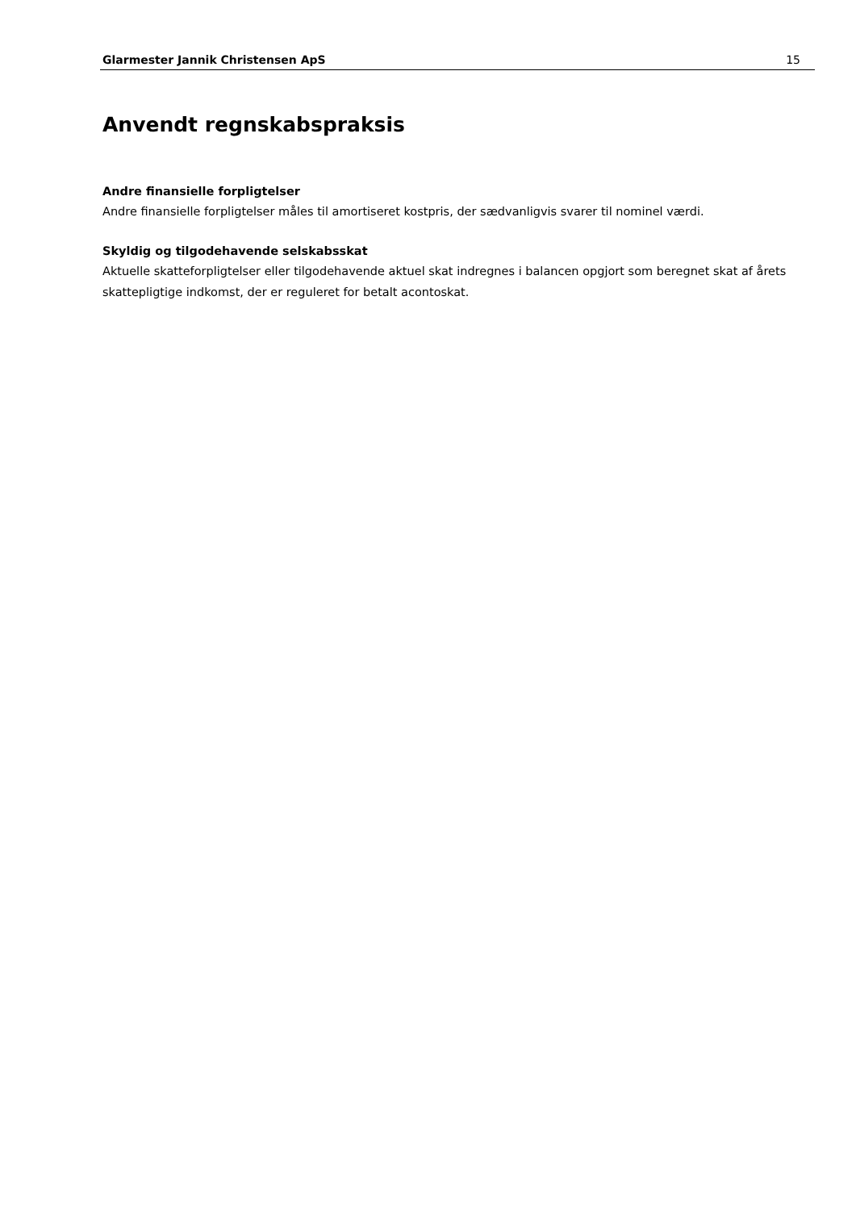Glarmester Jannik Christensen ApS 15
Anvendt regnskabspraksis
Andre finansielle forpligtelser
Andre finansielle forpligtelser måles til amortiseret kostpris, der sædvanligvis svarer til nominel værdi.
Skyldig og tilgodehavende selskabsskat
Aktuelle skatteforpligtelser eller tilgodehavende aktuel skat indregnes i balancen opgjort som beregnet skat af årets skattepligtige indkomst, der er reguleret for betalt acontoskat.